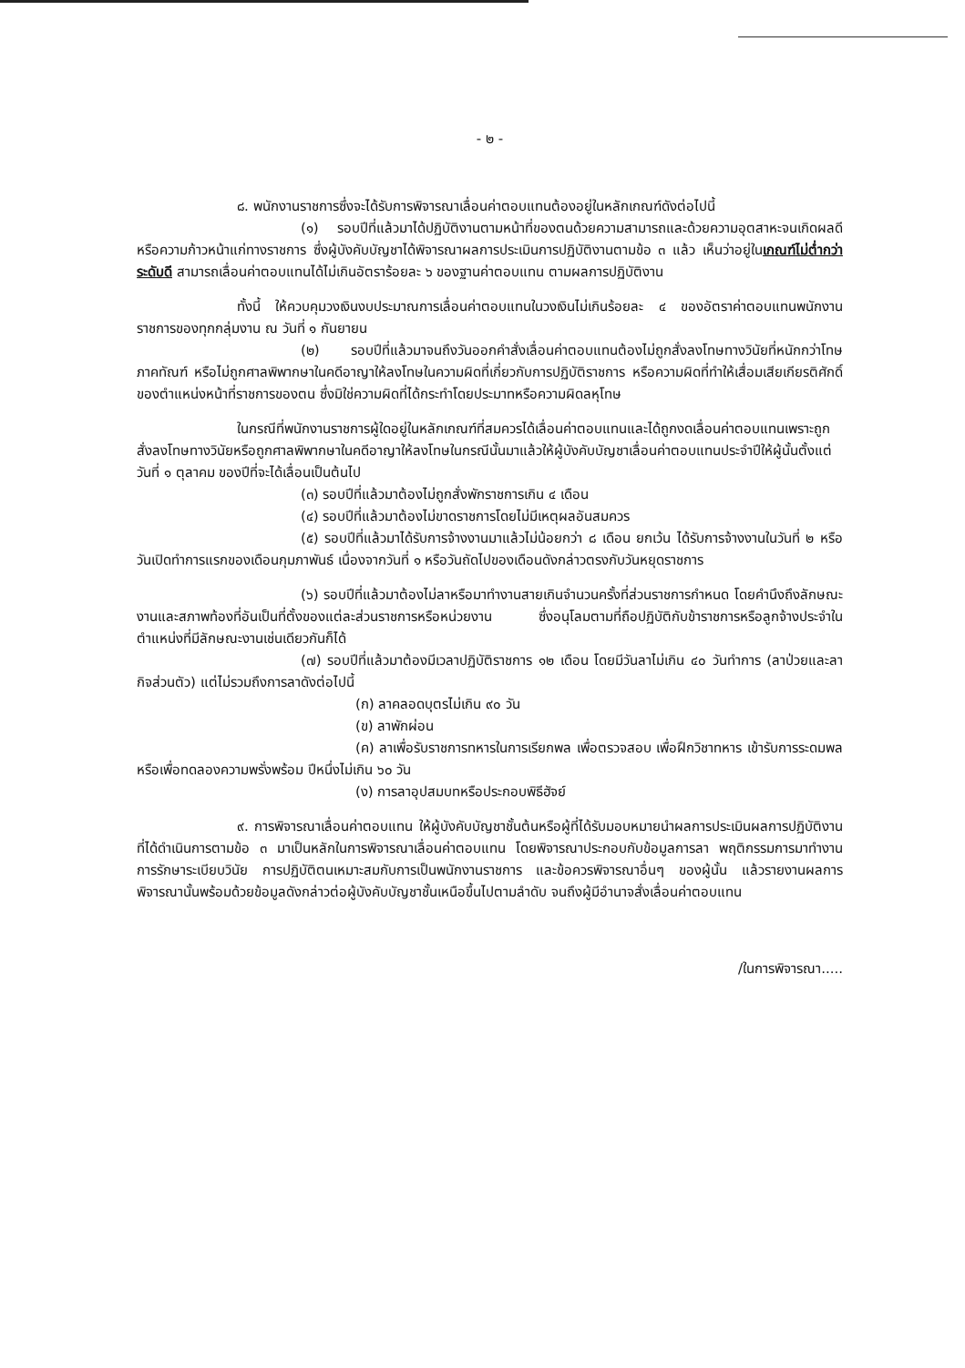- ๒ -
๘. พนักงานราชการซึ่งจะได้รับการพิจารณาเลื่อนค่าตอบแทนต้องอยู่ในหลักเกณฑ์ดังต่อไปนี้
(๑) รอบปีที่แล้วมาได้ปฏิบัติงานตามหน้าที่ของตนด้วยความสามารถและด้วยความอุตสาหะจนเกิดผลดีหรือความก้าวหน้าแก่ทางราชการ ซึ่งผู้บังคับบัญชาได้พิจารณาผลการประเมินการปฏิบัติงานตามข้อ ๓ แล้ว เห็นว่าอยู่ในเกณฑ์ไม่ต่ำกว่าระดับดี สามารถเลื่อนค่าตอบแทนได้ไม่เกินอัตราร้อยละ ๖ ของฐานค่าตอบแทน ตามผลการปฏิบัติงาน
ทั้งนี้ ให้ควบคุมวงเงินงบประมาณการเลื่อนค่าตอบแทนในวงเงินไม่เกินร้อยละ ๔ ของอัตราค่าตอบแทนพนักงานราชการของทุกกลุ่มงาน ณ วันที่ ๑ กันยายน
(๒) รอบปีที่แล้วมาจนถึงวันออกคำสั่งเลื่อนค่าตอบแทนต้องไม่ถูกสั่งลงโทษทางวินัยที่หนักกว่าโทษภาคทัณฑ์ หรือไม่ถูกศาลพิพากษาในคดีอาญาให้ลงโทษในความผิดที่เกี่ยวกับการปฏิบัติราชการ หรือความผิดที่ทำให้เสื่อมเสียเกียรติศักดิ์ ของตำแหน่งหน้าที่ราชการของตน ซึ่งมิใช่ความผิดที่ได้กระทำโดยประมาทหรือความผิดลหุโทษ
ในกรณีที่พนักงานราชการผู้ใดอยู่ในหลักเกณฑ์ที่สมควรได้เลื่อนค่าตอบแทนและได้ถูกงดเลื่อนค่าตอบแทนเพราะถูกสั่งลงโทษทางวินัยหรือถูกศาลพิพากษาในคดีอาญาให้ลงโทษในกรณีนั้นมาแล้วให้ผู้บังคับบัญชาเลื่อนค่าตอบแทนประจำปีให้ผู้นั้นตั้งแต่วันที่ ๑ ตุลาคม ของปีที่จะได้เลื่อนเป็นต้นไป
(๓) รอบปีที่แล้วมาต้องไม่ถูกสั่งพักราชการเกิน ๔ เดือน
(๔) รอบปีที่แล้วมาต้องไม่ขาดราชการโดยไม่มีเหตุผลอันสมควร
(๕) รอบปีที่แล้วมาได้รับการจ้างงานมาแล้วไม่น้อยกว่า ๘ เดือน ยกเว้น ได้รับการจ้างงานในวันที่ ๒ หรือวันเปิดทำการแรกของเดือนกุมภาพันธ์ เนื่องจากวันที่ ๑ หรือวันถัดไปของเดือนดังกล่าวตรงกับวันหยุดราชการ
(๖) รอบปีที่แล้วมาต้องไม่ลาหรือมาทำงานสายเกินจำนวนครั้งที่ส่วนราชการกำหนด โดยคำนึงถึงลักษณะงานและสภาพท้องที่อันเป็นที่ตั้งของแต่ละส่วนราชการหรือหน่วยงาน ซึ่งอนุโลมตามที่ถือปฏิบัติกับข้าราชการหรือลูกจ้างประจำในตำแหน่งที่มีลักษณะงานเช่นเดียวกันก็ได้
(๗) รอบปีที่แล้วมาต้องมีเวลาปฏิบัติราชการ ๑๒ เดือน โดยมีวันลาไม่เกิน ๔๐ วันทำการ (ลาป่วยและลากิจส่วนตัว) แต่ไม่รวมถึงการลาดังต่อไปนี้
(ก) ลาคลอดบุตรไม่เกิน ๙๐ วัน
(ข) ลาพักผ่อน
(ค) ลาเพื่อรับราชการทหารในการเรียกพล เพื่อตรวจสอบ เพื่อฝึกวิชาทหาร เข้ารับการระดมพล หรือเพื่อทดลองความพรั่งพร้อม ปีหนึ่งไม่เกิน ๖๐ วัน
(ง) การลาอุปสมบทหรือประกอบพิธีฮัจย์
๙. การพิจารณาเลื่อนค่าตอบแทน ให้ผู้บังคับบัญชาชั้นต้นหรือผู้ที่ได้รับมอบหมายนำผลการประเมินผลการปฏิบัติงานที่ได้ดำเนินการตามข้อ ๓ มาเป็นหลักในการพิจารณาเลื่อนค่าตอบแทน โดยพิจารณาประกอบกับข้อมูลการลา พฤติกรรมการมาทำงาน การรักษาระเบียบวินัย การปฏิบัติตนเหมาะสมกับการเป็นพนักงานราชการ และข้อควรพิจารณาอื่นๆ ของผู้นั้น แล้วรายงานผลการพิจารณานั้นพร้อมด้วยข้อมูลดังกล่าวต่อผู้บังคับบัญชาชั้นเหนือขึ้นไปตามลำดับ จนถึงผู้มีอำนาจสั่งเลื่อนค่าตอบแทน
/ในการพิจารณา.....